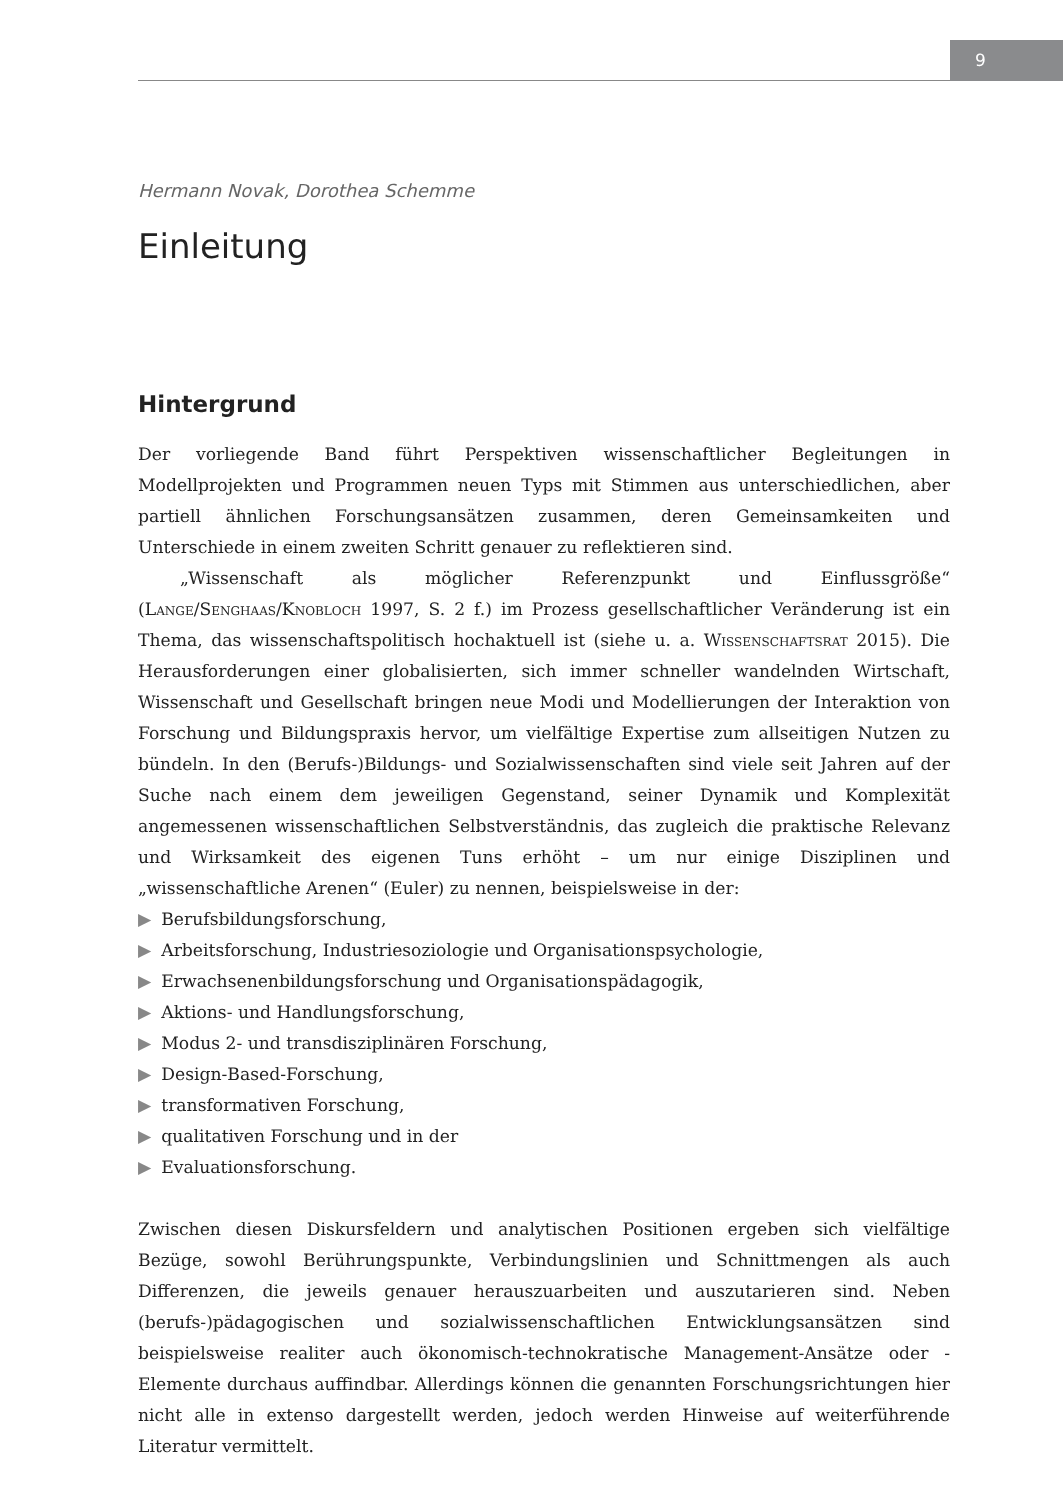9
Hermann Novak, Dorothea Schemme
Einleitung
Hintergrund
Der vorliegende Band führt Perspektiven wissenschaftlicher Begleitungen in Modellprojekten und Programmen neuen Typs mit Stimmen aus unterschiedlichen, aber partiell ähnlichen Forschungsansätzen zusammen, deren Gemeinsamkeiten und Unterschiede in einem zweiten Schritt genauer zu reflektieren sind.
„Wissenschaft als möglicher Referenzpunkt und Einflussgröße“ (Lange/Senghaas/Knobloch 1997, S. 2 f.) im Prozess gesellschaftlicher Veränderung ist ein Thema, das wissenschaftspolitisch hochaktuell ist (siehe u. a. Wissenschaftsrat 2015). Die Herausforderungen einer globalisierten, sich immer schneller wandelnden Wirtschaft, Wissenschaft und Gesellschaft bringen neue Modi und Modellierungen der Interaktion von Forschung und Bildungspraxis hervor, um vielfältige Expertise zum allseitigen Nutzen zu bündeln. In den (Berufs-)Bildungs- und Sozialwissenschaften sind viele seit Jahren auf der Suche nach einem dem jeweiligen Gegenstand, seiner Dynamik und Komplexität angemessenen wissenschaftlichen Selbstverständnis, das zugleich die praktische Relevanz und Wirksamkeit des eigenen Tuns erhöht – um nur einige Disziplinen und „wissenschaftliche Arenen“ (Euler) zu nennen, beispielsweise in der:
▶ Berufsbildungsforschung,
▶ Arbeitsforschung, Industriesoziologie und Organisationspsychologie,
▶ Erwachsenenbildungsforschung und Organisationspädagogik,
▶ Aktions- und Handlungsforschung,
▶ Modus 2- und transdisziplinären Forschung,
▶ Design-Based-Forschung,
▶ transformativen Forschung,
▶ qualitativen Forschung und in der
▶ Evaluationsforschung.
Zwischen diesen Diskursfeldern und analytischen Positionen ergeben sich vielfältige Bezüge, sowohl Berührungspunkte, Verbindungslinien und Schnittmengen als auch Differenzen, die jeweils genauer herauszuarbeiten und auszutarieren sind. Neben (berufs-)pädagogischen und sozialwissenschaftlichen Entwicklungsansätzen sind beispielsweise realiter auch ökonomisch-technokratische Management-Ansätze oder -Elemente durchaus auffindbar. Allerdings können die genannten Forschungsrichtungen hier nicht alle in extenso dargestellt werden, jedoch werden Hinweise auf weiterführende Literatur vermittelt.